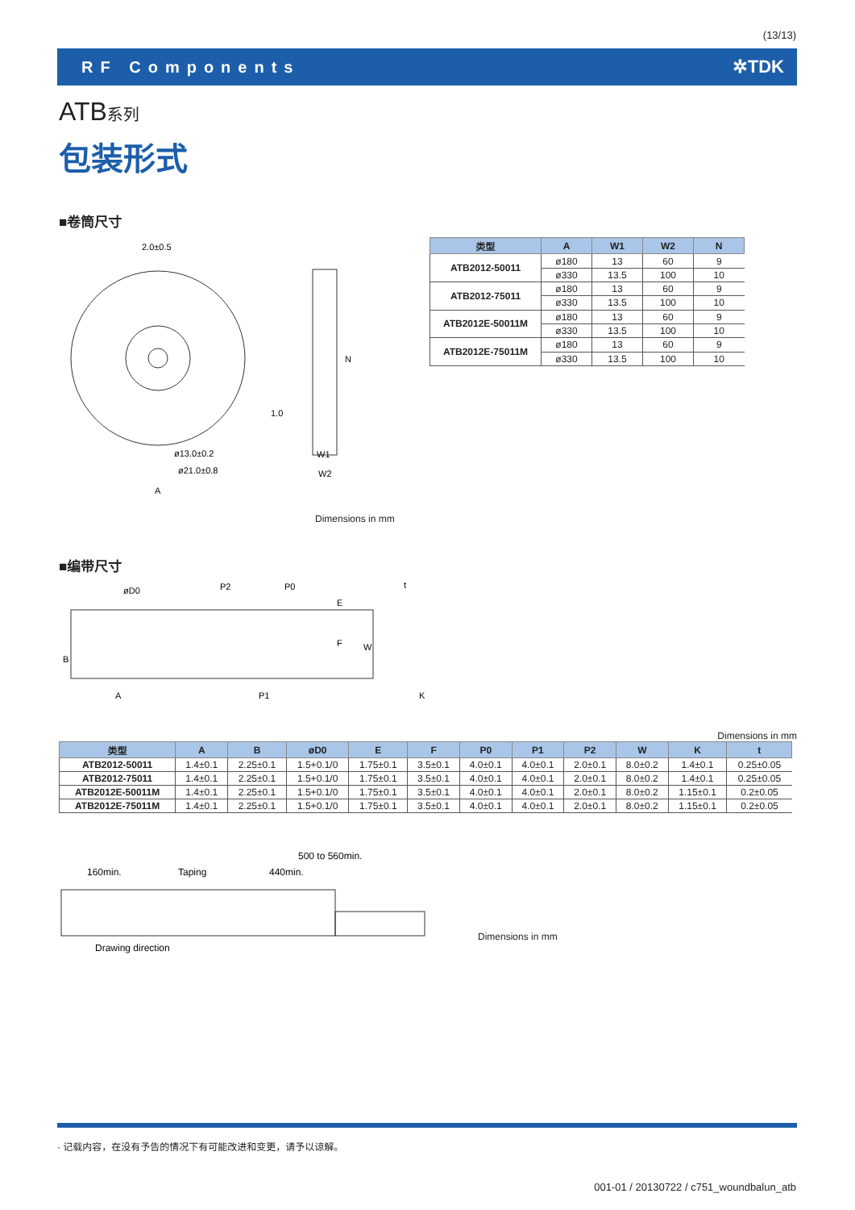(13/13)
RF Components ✲TDK
ATB系列
包装形式
■卷筒尺寸
2.0±0.5
ø13.0±0.2
ø21.0±0.8
A
1.0
W1
W2
N
| 类型 | A | W1 | W2 | N |
| --- | --- | --- | --- | --- |
| ATB2012-50011 | ø180 | 13 | 60 | 9 |
| | ø330 | 13.5 | 100 | 10 |
| ATB2012-75011 | ø180 | 13 | 60 | 9 |
| | ø330 | 13.5 | 100 | 10 |
| ATB2012E-50011M | ø180 | 13 | 60 | 9 |
| | ø330 | 13.5 | 100 | 10 |
| ATB2012E-75011M | ø180 | 13 | 60 | 9 |
| | ø330 | 13.5 | 100 | 10 |
Dimensions in mm
■编带尺寸
øD0
P2
P0
t
E
F
W
B
A
P1
K
Dimensions in mm
| 类型 | A | B | øD0 | E | F | P0 | P1 | P2 | W | K | t |
| --- | --- | --- | --- | --- | --- | --- | --- | --- | --- | --- | --- |
| ATB2012-50011 | 1.4±0.1 | 2.25±0.1 | 1.5+0.1/0 | 1.75±0.1 | 3.5±0.1 | 4.0±0.1 | 4.0±0.1 | 2.0±0.1 | 8.0±0.2 | 1.4±0.1 | 0.25±0.05 |
| ATB2012-75011 | 1.4±0.1 | 2.25±0.1 | 1.5+0.1/0 | 1.75±0.1 | 3.5±0.1 | 4.0±0.1 | 4.0±0.1 | 2.0±0.1 | 8.0±0.2 | 1.4±0.1 | 0.25±0.05 |
| ATB2012E-50011M | 1.4±0.1 | 2.25±0.1 | 1.5+0.1/0 | 1.75±0.1 | 3.5±0.1 | 4.0±0.1 | 4.0±0.1 | 2.0±0.1 | 8.0±0.2 | 1.15±0.1 | 0.2±0.05 |
| ATB2012E-75011M | 1.4±0.1 | 2.25±0.1 | 1.5+0.1/0 | 1.75±0.1 | 3.5±0.1 | 4.0±0.1 | 4.0±0.1 | 2.0±0.1 | 8.0±0.2 | 1.15±0.1 | 0.2±0.05 |
500 to 560min.
160min.
Taping
440min.
Drawing direction
Dimensions in mm
· 记载内容，在没有予告的情况下有可能改进和变更，请予以谅解。
001-01 / 20130722 / c751_woundbalun_atb